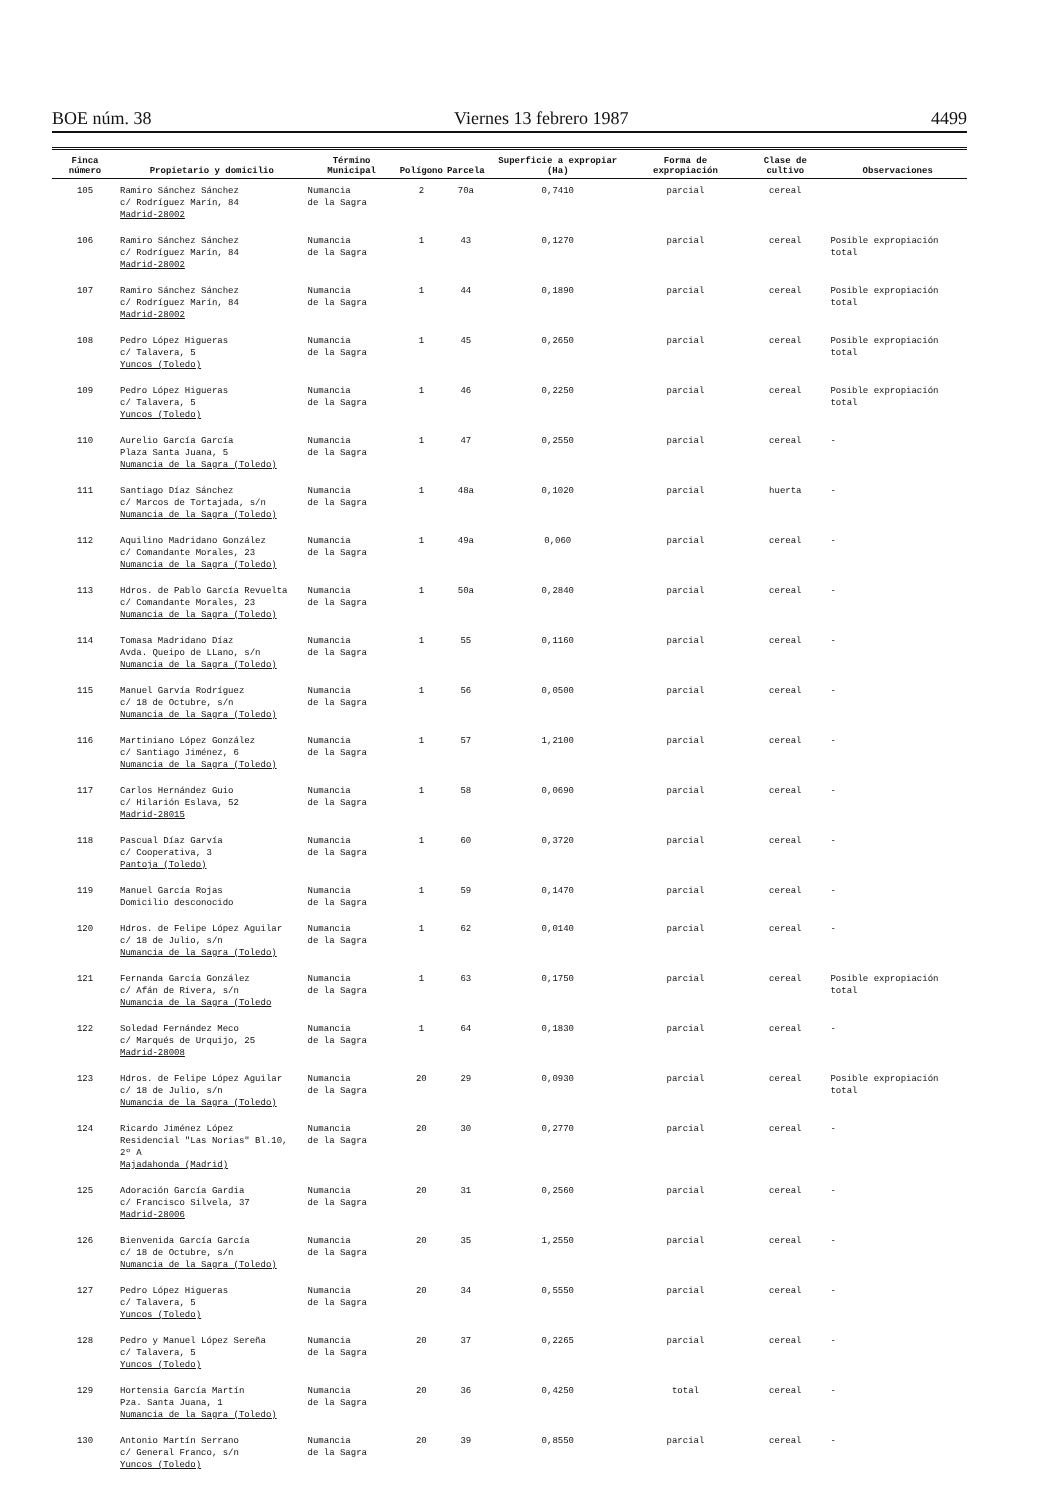BOE núm. 38 Viernes 13 febrero 1987 4499
| Finca número | Propietario y domicilio | Término Municipal | Polígono | Parcela | Superficie a expropiar (Ha) | Forma de expropiación | Clase de cultivo | Observaciones |
| --- | --- | --- | --- | --- | --- | --- | --- | --- |
| 105 | Ramiro Sánchez Sánchez c/ Rodríguez Marín, 84 Madrid-28002 | Numancia de la Sagra | 2 | 70a | 0,7410 | parcial | cereal | |
| 106 | Ramiro Sánchez Sánchez c/ Rodríguez Marín, 84 Madrid-28002 | Numancia de la Sagra | 1 | 43 | 0,1270 | parcial | cereal | Posible expropiación total |
| 107 | Ramiro Sánchez Sánchez c/ Rodríguez Marín, 84 Madrid-28002 | Numancia de la Sagra | 1 | 44 | 0,1890 | parcial | cereal | Posible expropiación total |
| 108 | Pedro López Higueras c/ Talavera, 5 Yuncos (Toledo) | Numancia de la Sagra | 1 | 45 | 0,2650 | parcial | cereal | Posible expropiación total |
| 109 | Pedro López Higueras c/ Talavera, 5 Yuncos (Toledo) | Numancia de la Sagra | 1 | 46 | 0,2250 | parcial | cereal | Posible expropiación total |
| 110 | Aurelio García García Plaza Santa Juana, 5 Numancia de la Sagra (Toledo) | Numancia de la Sagra | 1 | 47 | 0,2550 | parcial | cereal | - |
| 111 | Santiago Díaz Sánchez c/ Marcos de Tortajada, s/n Numancia de la Sagra (Toledo) | Numancia de la Sagra | 1 | 48a | 0,1020 | parcial | huerta | - |
| 112 | Aquilino Madridano González c/ Comandante Morales, 23 Numancia de la Sagra (Toledo) | Numancia de la Sagra | 1 | 49a | 0,060 | parcial | cereal | - |
| 113 | Hdros. de Pablo García Revuelta c/ Comandante Morales, 23 Numancia de la Sagra (Toledo) | Numancia de la Sagra | 1 | 50a | 0,2840 | parcial | cereal | - |
| 114 | Tomasa Madridano Díaz Avda. Queipo de LLano, s/n Numancia de la Sagra (Toledo) | Numancia de la Sagra | 1 | 55 | 0,1160 | parcial | cereal | - |
| 115 | Manuel Garvía Rodríguez c/ 18 de Octubre, s/n Numancia de la Sagra (Toledo) | Numancia de la Sagra | 1 | 56 | 0,0500 | parcial | cereal | - |
| 116 | Martiniano López González c/ Santiago Jiménez, 6 Numancia de la Sagra (Toledo) | Numancia de la Sagra | 1 | 57 | 1,2100 | parcial | cereal | - |
| 117 | Carlos Hernández Guio c/ Hilarión Eslava, 52 Madrid-28015 | Numancia de la Sagra | 1 | 58 | 0,0690 | parcial | cereal | - |
| 118 | Pascual Díaz Garvía c/ Cooperativa, 3 Pantoja (Toledo) | Numancia de la Sagra | 1 | 60 | 0,3720 | parcial | cereal | - |
| 119 | Manuel García Rojas Domicilio desconocido | Numancia de la Sagra | 1 | 59 | 0,1470 | parcial | cereal | - |
| 120 | Hdros. de Felipe López Aguilar c/ 18 de Julio, s/n Numancia de la Sagra (Toledo) | Numancia de la Sagra | 1 | 62 | 0,0140 | parcial | cereal | - |
| 121 | Fernanda García González c/ Afán de Rivera, s/n Numancia de la Sagra (Toledo | Numancia de la Sagra | 1 | 63 | 0,1750 | parcial | cereal | Posible expropiación total |
| 122 | Soledad Fernández Meco c/ Marqués de Urquijo, 25 Madrid-28008 | Numancia de la Sagra | 1 | 64 | 0,1830 | parcial | cereal | - |
| 123 | Hdros. de Felipe López Aguilar c/ 18 de Julio, s/n Numancia de la Sagra (Toledo) | Numancia de la Sagra | 20 | 29 | 0,0930 | parcial | cereal | Posible expropiación total |
| 124 | Ricardo Jiménez López Residencial "Las Norias" Bl.10, 2º A Majadahonda (Madrid) | Numancia de la Sagra | 20 | 30 | 0,2770 | parcial | cereal | - |
| 125 | Adoración García Gardia c/ Francisco Silvela, 37 Madrid-28006 | Numancia de la Sagra | 20 | 31 | 0,2560 | parcial | cereal | - |
| 126 | Bienvenida García García c/ 18 de Octubre, s/n Numancia de la Sagra (Toledo) | Numancia de la Sagra | 20 | 35 | 1,2550 | parcial | cereal | - |
| 127 | Pedro López Higueras c/ Talavera, 5 Yuncos (Toledo) | Numancia de la Sagra | 20 | 34 | 0,5550 | parcial | cereal | - |
| 128 | Pedro y Manuel López Sereña c/ Talavera, 5 Yuncos (Toledo) | Numancia de la Sagra | 20 | 37 | 0,2265 | parcial | cereal | - |
| 129 | Hortensia García Martín Pza. Santa Juana, 1 Numancia de la Sagra (Toledo) | Numancia de la Sagra | 20 | 36 | 0,4250 | total | cereal | - |
| 130 | Antonio Martín Serrano c/ General Franco, s/n Yuncos (Toledo) | Numancia de la Sagra | 20 | 39 | 0,8550 | parcial | cereal | - |